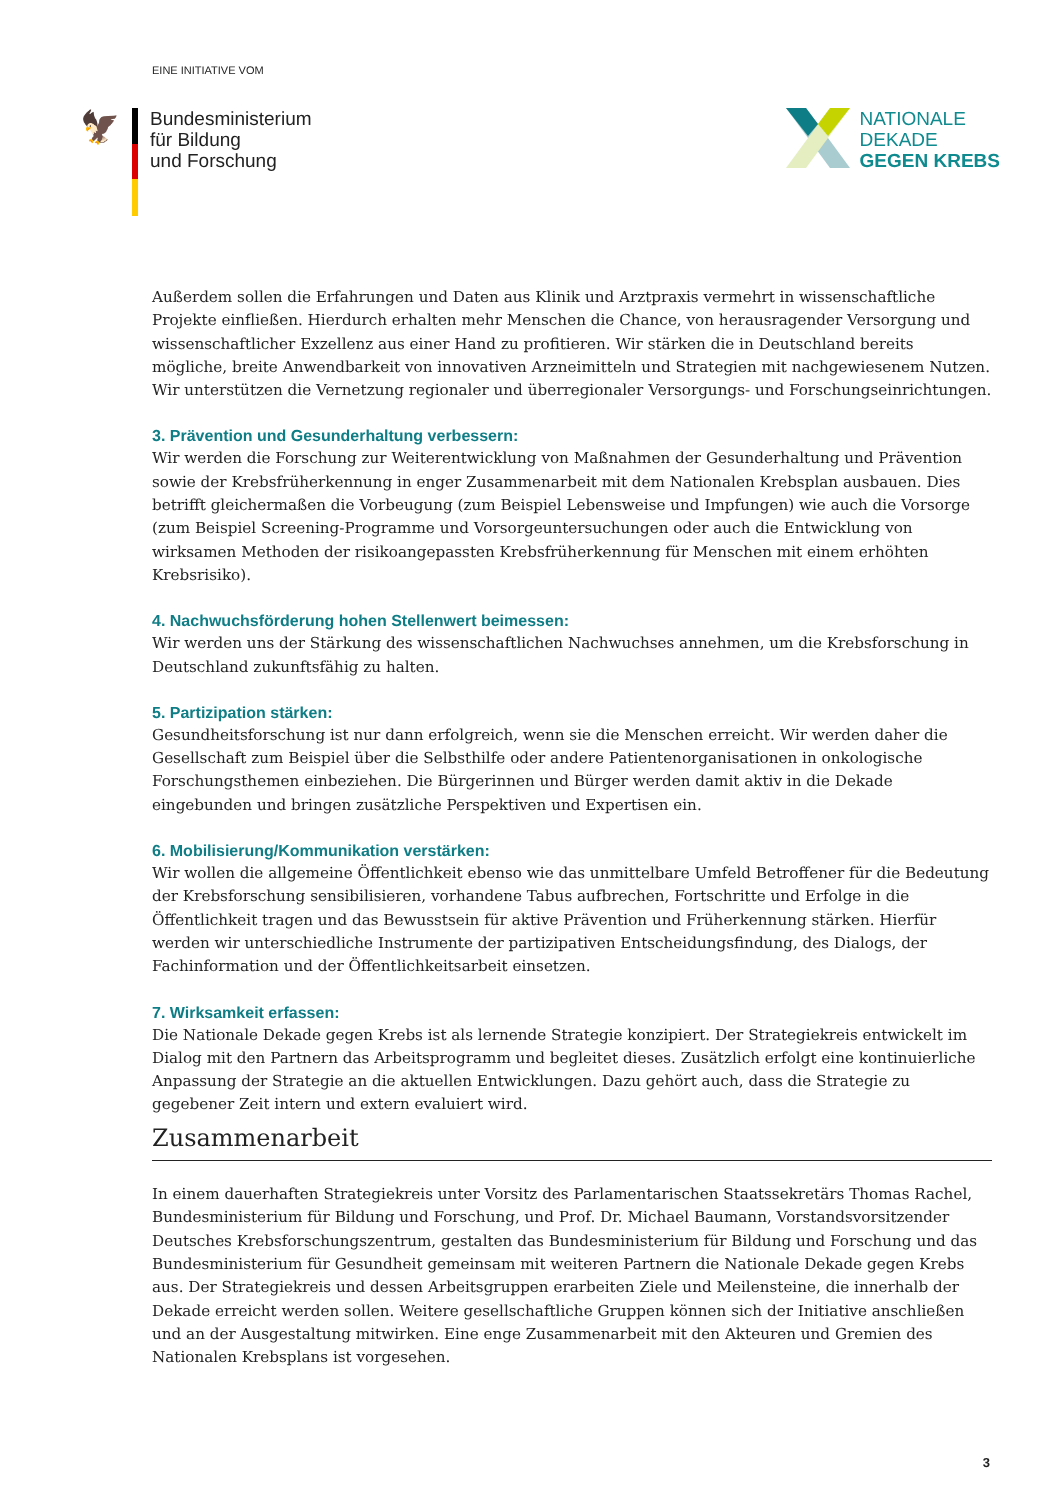EINE INITIATIVE VOM
🦅
Bundesministerium
für Bildung
und Forschung
NATIONALE
DEKADE
GEGEN KREBS
Außerdem sollen die Erfahrungen und Daten aus Klinik und Arztpraxis vermehrt in wissenschaftliche Projekte einfließen. Hierdurch erhalten mehr Menschen die Chance, von herausragender Versorgung und wissenschaftlicher Exzellenz aus einer Hand zu profitieren. Wir stärken die in Deutschland bereits mögliche, breite Anwendbarkeit von innovativen Arzneimitteln und Strategien mit nachgewiesenem Nutzen. Wir unterstützen die Vernetzung regionaler und überregionaler Versorgungs- und Forschungseinrichtungen.
3. Prävention und Gesunderhaltung verbessern:
Wir werden die Forschung zur Weiterentwicklung von Maßnahmen der Gesunderhaltung und Prävention sowie der Krebsfrüherkennung in enger Zusammenarbeit mit dem Nationalen Krebsplan ausbauen. Dies betrifft gleichermaßen die Vorbeugung (zum Beispiel Lebensweise und Impfungen) wie auch die Vorsorge (zum Beispiel Screening-Programme und Vorsorgeuntersuchungen oder auch die Entwicklung von wirksamen Methoden der risikoangepassten Krebsfrüherkennung für Menschen mit einem erhöhten Krebsrisiko).
4. Nachwuchsförderung hohen Stellenwert beimessen:
Wir werden uns der Stärkung des wissenschaftlichen Nachwuchses annehmen, um die Krebsforschung in Deutschland zukunftsfähig zu halten.
5. Partizipation stärken:
Gesundheitsforschung ist nur dann erfolgreich, wenn sie die Menschen erreicht. Wir werden daher die Gesellschaft zum Beispiel über die Selbsthilfe oder andere Patientenorganisationen in onkologische Forschungsthemen einbeziehen. Die Bürgerinnen und Bürger werden damit aktiv in die Dekade eingebunden und bringen zusätzliche Perspektiven und Expertisen ein.
6. Mobilisierung/Kommunikation verstärken:
Wir wollen die allgemeine Öffentlichkeit ebenso wie das unmittelbare Umfeld Betroffener für die Bedeutung der Krebsforschung sensibilisieren, vorhandene Tabus aufbrechen, Fortschritte und Erfolge in die Öffentlichkeit tragen und das Bewusstsein für aktive Prävention und Früherkennung stärken. Hierfür werden wir unterschiedliche Instrumente der partizipativen Entscheidungsfindung, des Dialogs, der Fachinformation und der Öffentlichkeitsarbeit einsetzen.
7. Wirksamkeit erfassen:
Die Nationale Dekade gegen Krebs ist als lernende Strategie konzipiert. Der Strategiekreis entwickelt im Dialog mit den Partnern das Arbeitsprogramm und begleitet dieses. Zusätzlich erfolgt eine kontinuierliche Anpassung der Strategie an die aktuellen Entwicklungen. Dazu gehört auch, dass die Strategie zu gegebener Zeit intern und extern evaluiert wird.
Zusammenarbeit
In einem dauerhaften Strategiekreis unter Vorsitz des Parlamentarischen Staatssekretärs Thomas Rachel, Bundesministerium für Bildung und Forschung, und Prof. Dr. Michael Baumann, Vorstandsvorsitzender Deutsches Krebsforschungszentrum, gestalten das Bundesministerium für Bildung und Forschung und das Bundesministerium für Gesundheit gemeinsam mit weiteren Partnern die Nationale Dekade gegen Krebs aus. Der Strategiekreis und dessen Arbeitsgruppen erarbeiten Ziele und Meilensteine, die innerhalb der Dekade erreicht werden sollen. Weitere gesellschaftliche Gruppen können sich der Initiative anschließen und an der Ausgestaltung mitwirken. Eine enge Zusammenarbeit mit den Akteuren und Gremien des Nationalen Krebsplans ist vorgesehen.
3